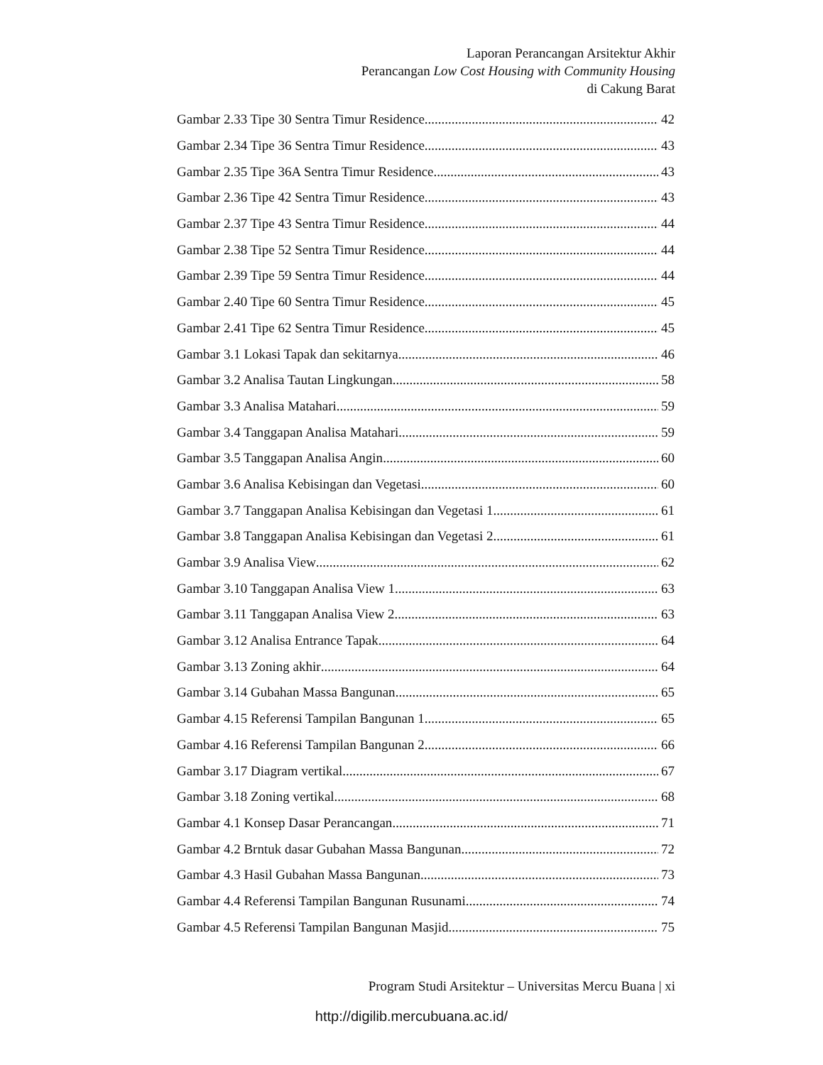Laporan Perancangan Arsitektur Akhir
Perancangan Low Cost Housing with Community Housing
di Cakung Barat
Gambar 2.33 Tipe 30 Sentra Timur Residence 42
Gambar 2.34 Tipe 36 Sentra Timur Residence 43
Gambar 2.35 Tipe 36A Sentra Timur Residence 43
Gambar 2.36 Tipe 42 Sentra Timur Residence 43
Gambar 2.37 Tipe 43 Sentra Timur Residence 44
Gambar 2.38 Tipe 52 Sentra Timur Residence 44
Gambar 2.39 Tipe 59 Sentra Timur Residence 44
Gambar 2.40 Tipe 60 Sentra Timur Residence 45
Gambar 2.41 Tipe 62 Sentra Timur Residence 45
Gambar 3.1 Lokasi Tapak dan sekitarnya 46
Gambar 3.2 Analisa Tautan Lingkungan 58
Gambar 3.3 Analisa Matahari 59
Gambar 3.4 Tanggapan Analisa Matahari 59
Gambar 3.5 Tanggapan Analisa Angin 60
Gambar 3.6 Analisa Kebisingan dan Vegetasi 60
Gambar 3.7 Tanggapan Analisa Kebisingan dan Vegetasi 1 61
Gambar 3.8 Tanggapan Analisa Kebisingan dan Vegetasi 2 61
Gambar 3.9 Analisa View 62
Gambar 3.10 Tanggapan Analisa View 1 63
Gambar 3.11 Tanggapan Analisa View 2 63
Gambar 3.12 Analisa Entrance Tapak 64
Gambar 3.13 Zoning akhir 64
Gambar 3.14 Gubahan Massa Bangunan 65
Gambar 4.15 Referensi Tampilan Bangunan 1 65
Gambar 4.16 Referensi Tampilan Bangunan 2 66
Gambar 3.17 Diagram vertikal 67
Gambar 3.18 Zoning vertikal 68
Gambar 4.1 Konsep Dasar Perancangan 71
Gambar 4.2 Brntuk dasar Gubahan Massa Bangunan 72
Gambar 4.3 Hasil Gubahan Massa Bangunan 73
Gambar 4.4 Referensi Tampilan Bangunan Rusunami 74
Gambar 4.5 Referensi Tampilan Bangunan Masjid 75
Program Studi Arsitektur – Universitas Mercu Buana | xi
http://digilib.mercubuana.ac.id/